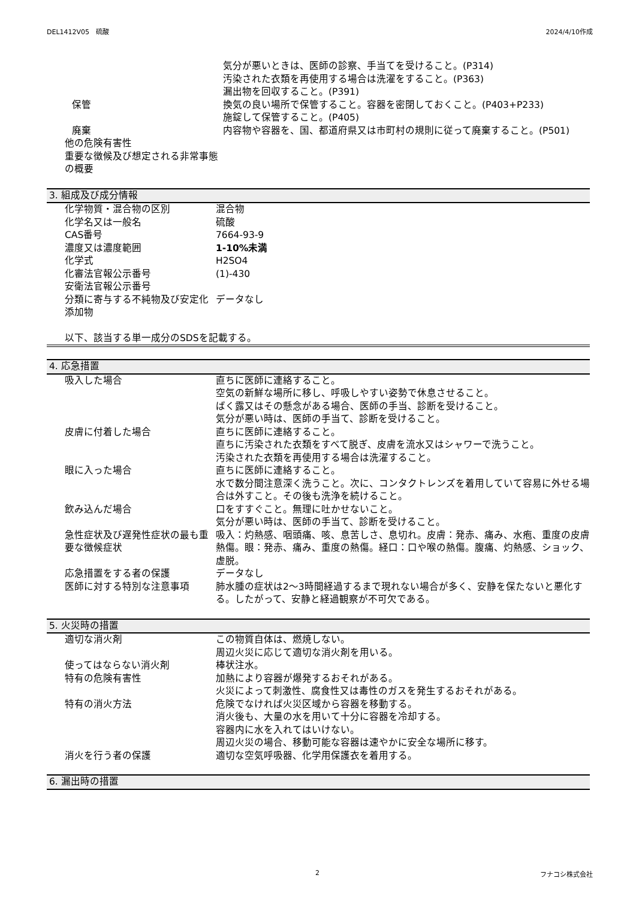DEL1412V05　硫酸 2024/4/10作成
| | 気分が悪いときは、医師の診察、手当てを受けること。(P314) 汚染された衣類を再使用する場合は洗濯をすること。(P363) 漏出物を回収すること。(P391) |
| 保管 | 換気の良い場所で保管すること。容器を密閉しておくこと。(P403+P233) 施錠して保管すること。(P405) |
| 廃棄 | 内容物や容器を、国、都道府県又は市町村の規則に従って廃棄すること。(P501) |
| 他の危険有害性 | |
| 重要な徴候及び想定される非常事態の概要 | |
3. 組成及び成分情報
| 化学物質・混合物の区別 | 混合物 |
| 化学名又は一般名 | 硫酸 |
| CAS番号 | 7664-93-9 |
| 濃度又は濃度範囲 | 1-10%未満 |
| 化学式 | H2SO4 |
| 化審法官報公示番号 | (1)-430 |
| 安衛法官報公示番号 | |
| 分類に寄与する不純物及び安定化添加物 | データなし |
以下、該当する単一成分のSDSを記載する。
4. 応急措置
| 吸入した場合 | 直ちに医師に連絡すること。 空気の新鮮な場所に移し、呼吸しやすい姿勢で休息させること。 ばく露又はその懸念がある場合、医師の手当、診断を受けること。 気分が悪い時は、医師の手当て、診断を受けること。 |
| 皮膚に付着した場合 | 直ちに医師に連絡すること。 直ちに汚染された衣類をすべて脱ぎ、皮膚を流水又はシャワーで洗うこと。 汚染された衣類を再使用する場合は洗濯すること。 |
| 眼に入った場合 | 直ちに医師に連絡すること。 水で数分間注意深く洗うこと。次に、コンタクトレンズを着用していて容易に外せる場合は外すこと。その後も洗浄を続けること。 |
| 飲み込んだ場合 | 口をすすぐこと。無理に吐かせないこと。 気分が悪い時は、医師の手当て、診断を受けること。 |
| 急性症状及び遅発性症状の最も重要な徴候症状 | 吸入：灼熱感、咽頭痛、咳、息苦しさ、息切れ。皮膚：発赤、痛み、水疱、重度の皮膚熱傷。眼：発赤、痛み、重度の熱傷。経口：口や喉の熱傷。腹痛、灼熱感、ショック、虚脱。 |
| 応急措置をする者の保護 | データなし |
| 医師に対する特別な注意事項 | 肺水腫の症状は2～3時間経過するまで現れない場合が多く、安静を保たないと悪化する。したがって、安静と経過観察が不可欠である。 |
5. 火災時の措置
| 適切な消火剤 | この物質自体は、燃焼しない。 周辺火災に応じて適切な消火剤を用いる。 |
| 使ってはならない消火剤 | 棒状注水。 |
| 特有の危険有害性 | 加熱により容器が爆発するおそれがある。 火災によって刺激性、腐食性又は毒性のガスを発生するおそれがある。 |
| 特有の消火方法 | 危険でなければ火災区域から容器を移動する。 消火後も、大量の水を用いて十分に容器を冷却する。 容器内に水を入れてはいけない。 周辺火災の場合、移動可能な容器は速やかに安全な場所に移す。 |
| 消火を行う者の保護 | 適切な空気呼吸器、化学用保護衣を着用する。 |
6. 漏出時の措置
2 フナコシ株式会社